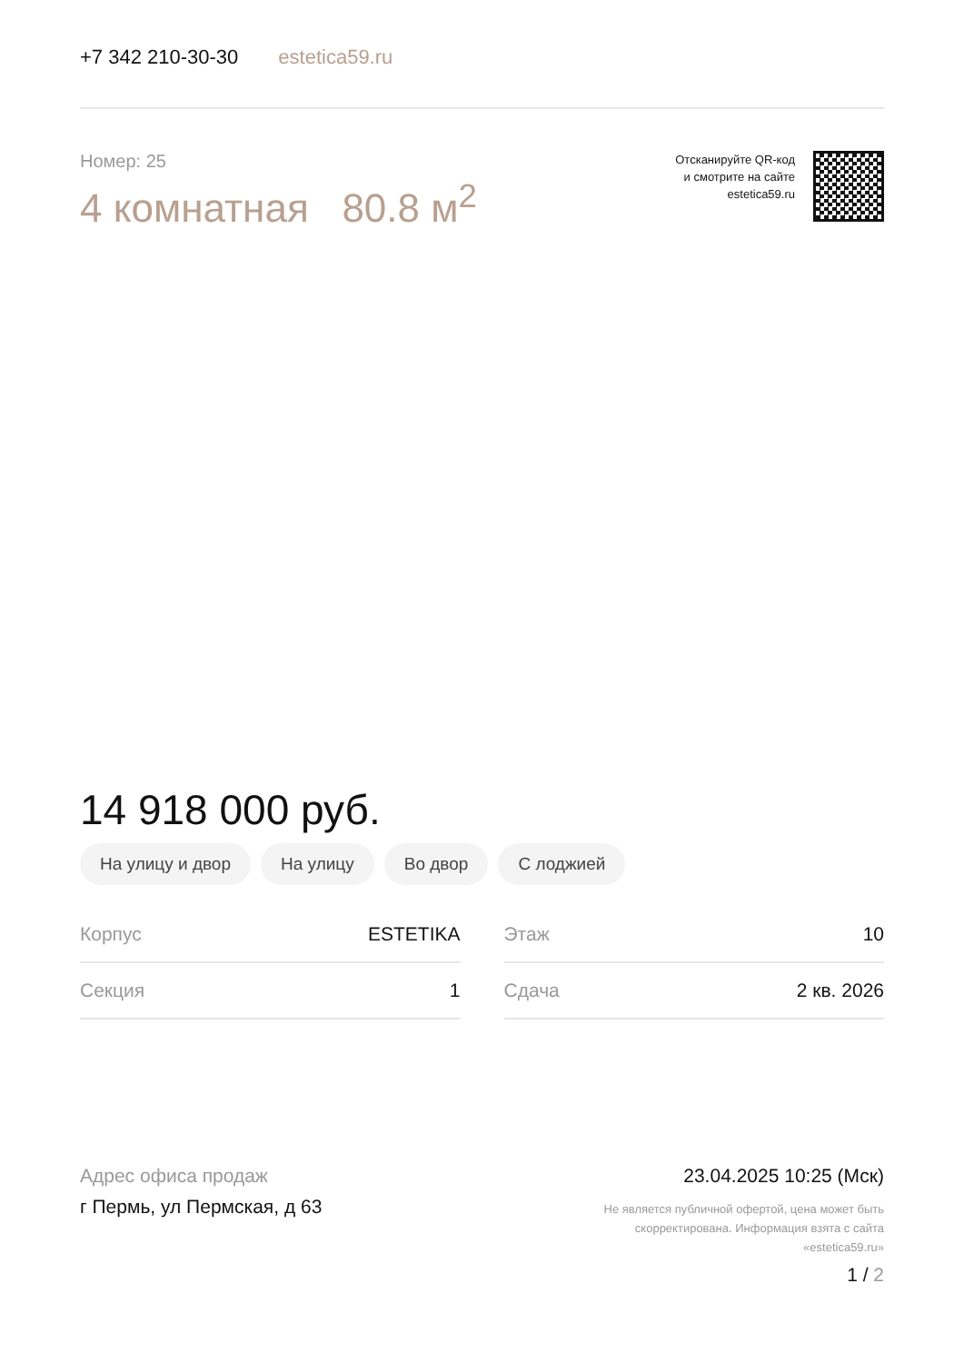+7 342 210-30-30 estetica59.ru
Номер: 25
4 комнатная 80.8 м<sup>2</sup>
Отсканируйте QR-код
и смотрите на сайте
estetica59.ru
14 918 000 руб.
На улицу и двор На улицу Во двор С лоджией
| Корпус | ESTETIKA |
| Секция | 1 |
| Этаж | 10 |
| Сдача | 2 кв. 2026 |
Адрес офиса продаж
г Пермь, ул Пермская, д 63
23.04.2025 10:25 (Мск)
Не является публичной офертой, цена может быть
скорректирована. Информация взята с сайта
«estetica59.ru»
1 / 2